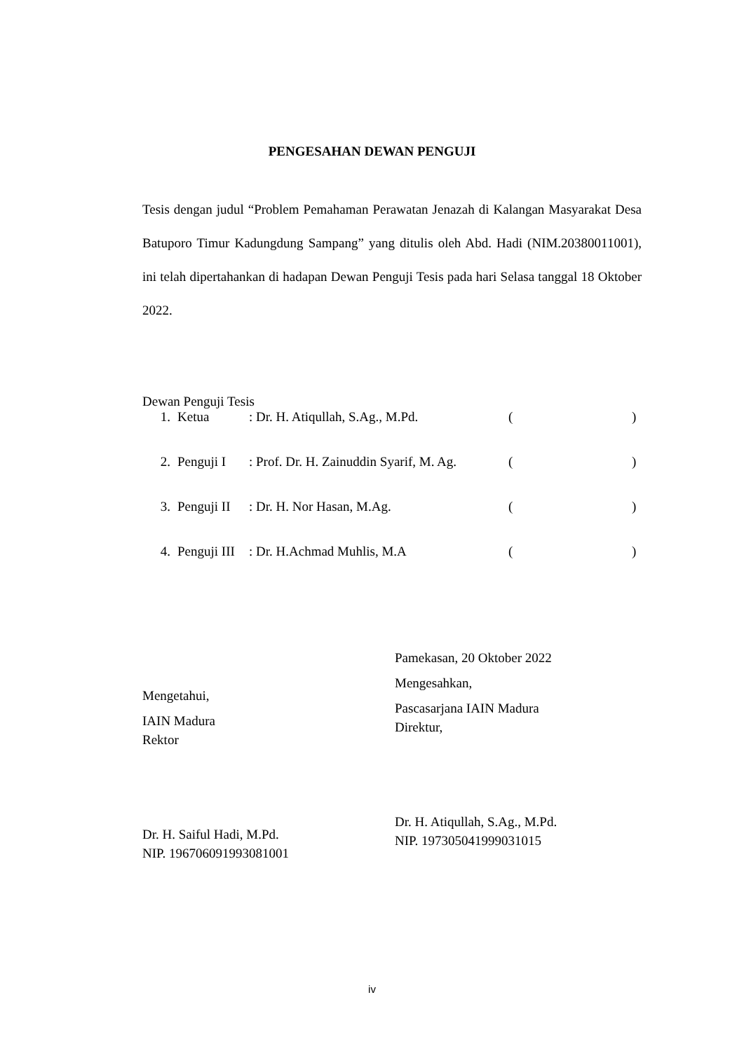PENGESAHAN DEWAN PENGUJI
Tesis dengan judul “Problem Pemahaman Perawatan Jenazah di Kalangan Masyarakat Desa Batuporo Timur Kadungdung Sampang” yang ditulis oleh Abd. Hadi (NIM.20380011001), ini telah dipertahankan di hadapan Dewan Penguji Tesis pada hari Selasa tanggal 18 Oktober 2022.
Dewan Penguji Tesis
| 1. | Ketua | : Dr. H. Atiqullah, S.Ag., M.Pd. | ( | ) |
| 2. | Penguji I | : Prof. Dr. H. Zainuddin Syarif, M. Ag. | ( | ) |
| 3. | Penguji II | : Dr. H. Nor Hasan, M.Ag. | ( | ) |
| 4. | Penguji III | : Dr. H.Achmad Muhlis, M.A | ( | ) |
Mengetahui,
IAIN Madura
Rektor
Dr. H. Saiful Hadi, M.Pd.
NIP. 196706091993081001
Pamekasan, 20 Oktober 2022
Mengesahkan,
Pascasarjana IAIN Madura
Direktur,
Dr. H. Atiqullah, S.Ag., M.Pd.
NIP. 197305041999031015
iv